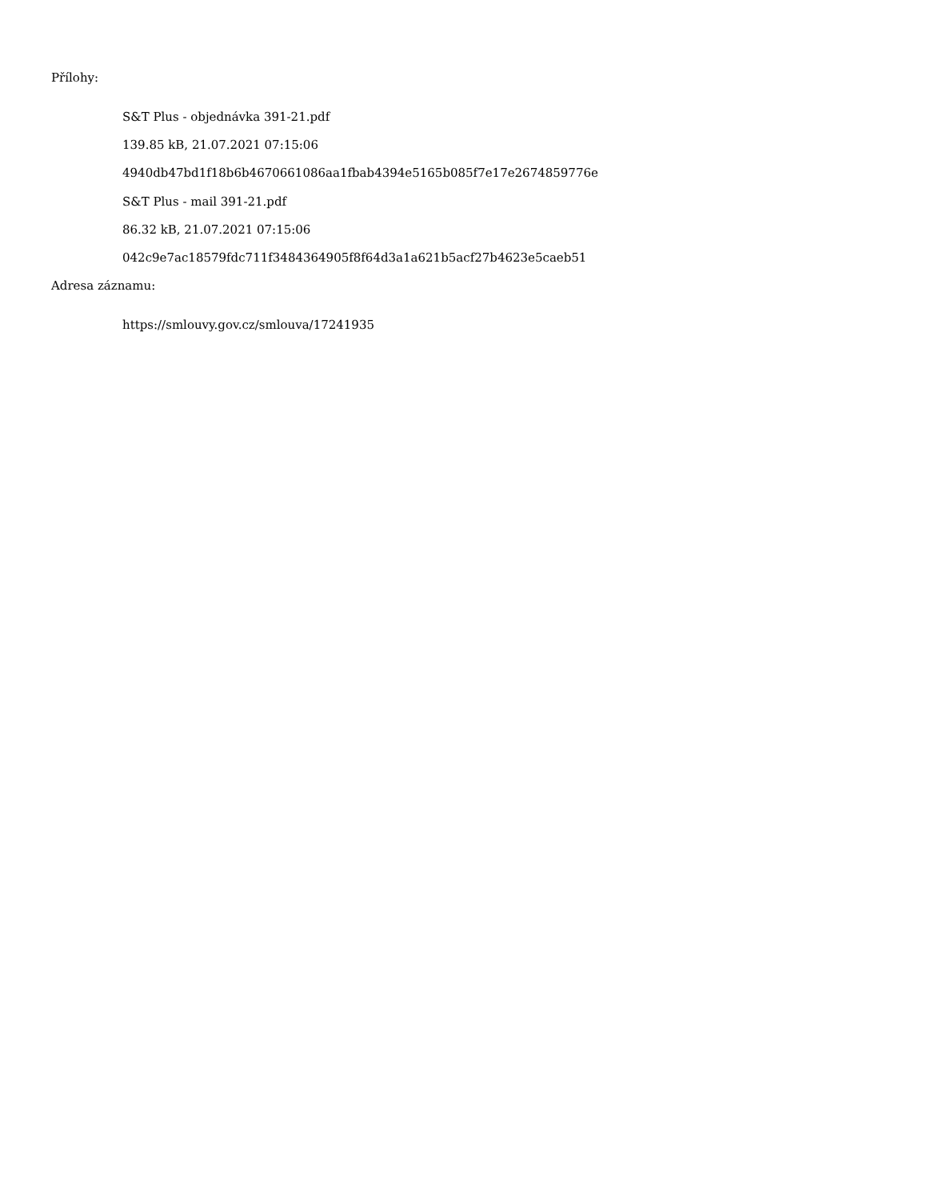Přílohy:
S&T Plus - objednávka 391-21.pdf
139.85 kB, 21.07.2021 07:15:06
4940db47bd1f18b6b4670661086aa1fbab4394e5165b085f7e17e2674859776e
S&T Plus - mail 391-21.pdf
86.32 kB, 21.07.2021 07:15:06
042c9e7ac18579fdc711f3484364905f8f64d3a1a621b5acf27b4623e5caeb51
Adresa záznamu:
https://smlouvy.gov.cz/smlouva/17241935